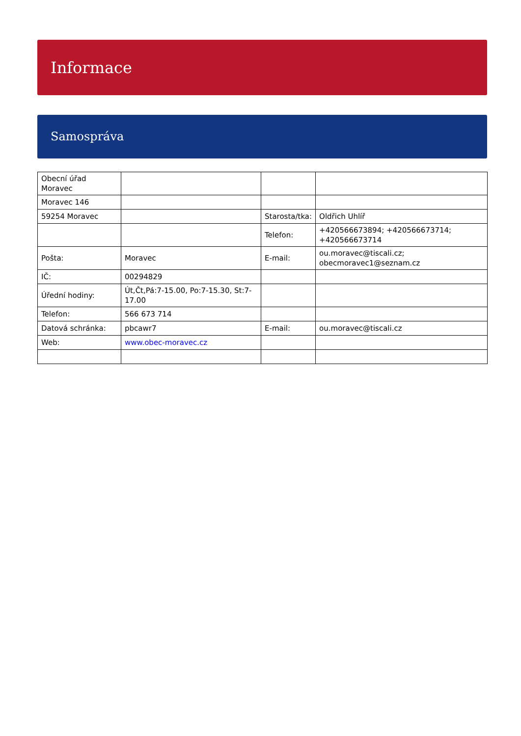Informace
Samospráva
| Obecní úřad Moravec | | | |
| Moravec 146 | | | |
| 59254 Moravec | | Starosta/tka: | Oldřich Uhlíř |
| | | Telefon: | +420566673894; +420566673714; +420566673714 |
| Pošta: | Moravec | E-mail: | ou.moravec@tiscali.cz; obecmoravec1@seznam.cz |
| IČ: | 00294829 | | |
| Úřední hodiny: | Út,Čt,Pá:7-15.00, Po:7-15.30, St:7-17.00 | | |
| Telefon: | 566 673 714 | | |
| Datová schránka: | pbcawr7 | E-mail: | ou.moravec@tiscali.cz |
| Web: | www.obec-moravec.cz | | |